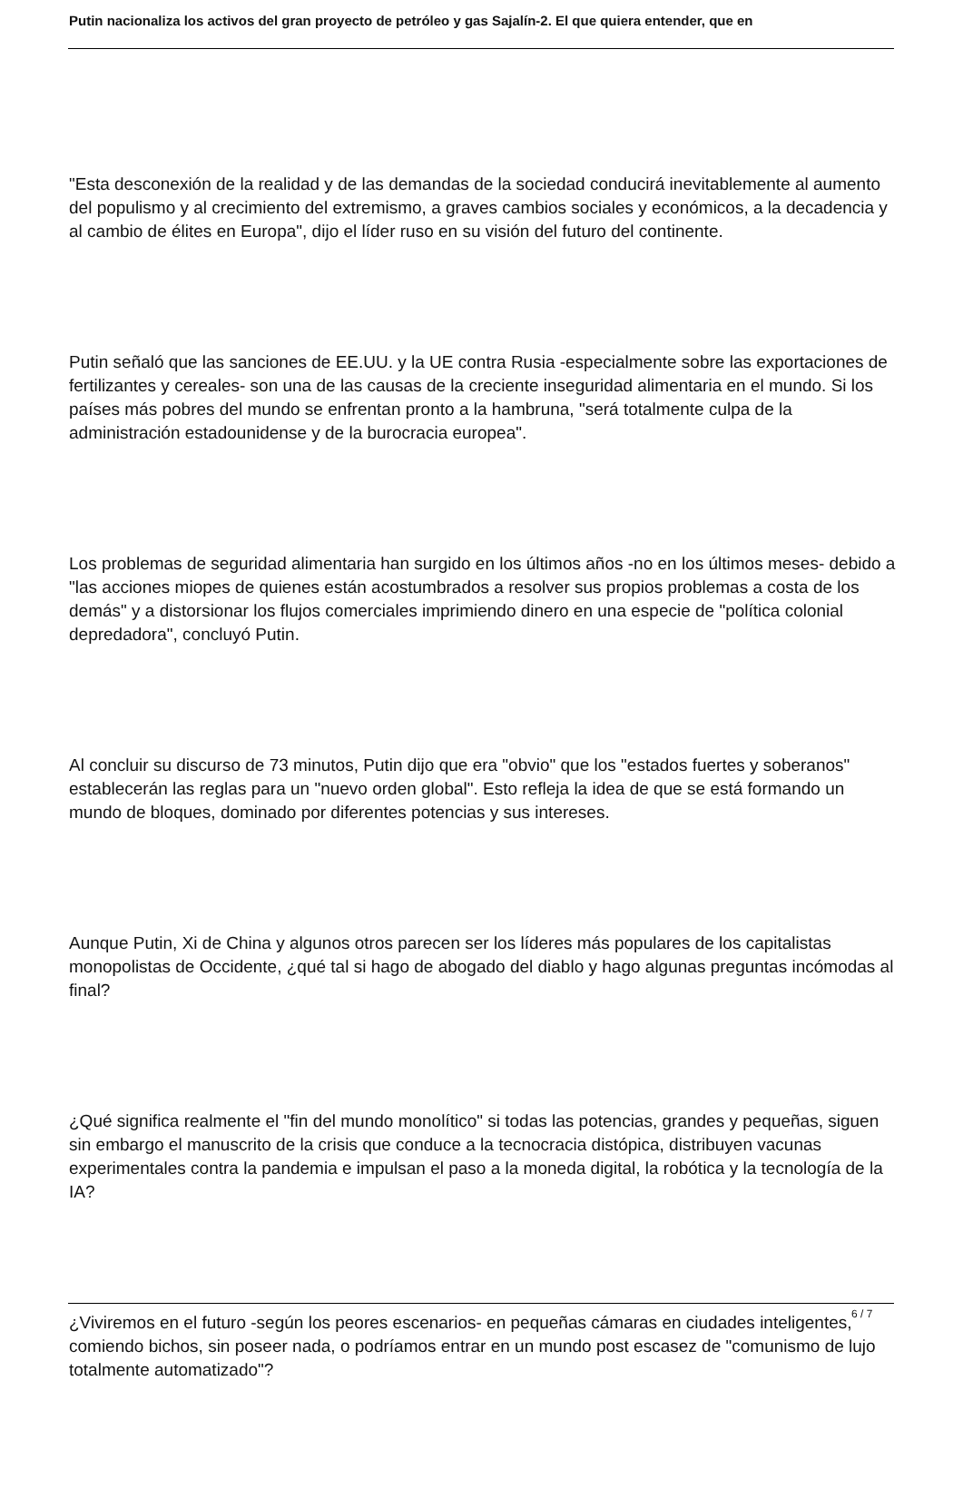Putin nacionaliza los activos del gran proyecto de petróleo y gas Sajalín-2. El que quiera entender, que en
"Esta desconexión de la realidad y de las demandas de la sociedad conducirá inevitablemente al aumento del populismo y al crecimiento del extremismo, a graves cambios sociales y económicos, a la decadencia y al cambio de élites en Europa", dijo el líder ruso en su visión del futuro del continente.
Putin señaló que las sanciones de EE.UU. y la UE contra Rusia -especialmente sobre las exportaciones de fertilizantes y cereales- son una de las causas de la creciente inseguridad alimentaria en el mundo. Si los países más pobres del mundo se enfrentan pronto a la hambruna, "será totalmente culpa de la administración estadounidense y de la burocracia europea".
Los problemas de seguridad alimentaria han surgido en los últimos años -no en los últimos meses- debido a "las acciones miopes de quienes están acostumbrados a resolver sus propios problemas a costa de los demás" y a distorsionar los flujos comerciales imprimiendo dinero en una especie de "política colonial depredadora", concluyó Putin.
Al concluir su discurso de 73 minutos, Putin dijo que era "obvio" que los "estados fuertes y soberanos" establecerán las reglas para un "nuevo orden global". Esto refleja la idea de que se está formando un mundo de bloques, dominado por diferentes potencias y sus intereses.
Aunque Putin, Xi de China y algunos otros parecen ser los líderes más populares de los capitalistas monopolistas de Occidente, ¿qué tal si hago de abogado del diablo y hago algunas preguntas incómodas al final?
¿Qué significa realmente el "fin del mundo monolítico" si todas las potencias, grandes y pequeñas, siguen sin embargo el manuscrito de la crisis que conduce a la tecnocracia distópica, distribuyen vacunas experimentales contra la pandemia e impulsan el paso a la moneda digital, la robótica y la tecnología de la IA?
¿Viviremos en el futuro -según los peores escenarios- en pequeñas cámaras en ciudades inteligentes, comiendo bichos, sin poseer nada, o podríamos entrar en un mundo post escasez de "comunismo de lujo totalmente automatizado"?
6 / 7